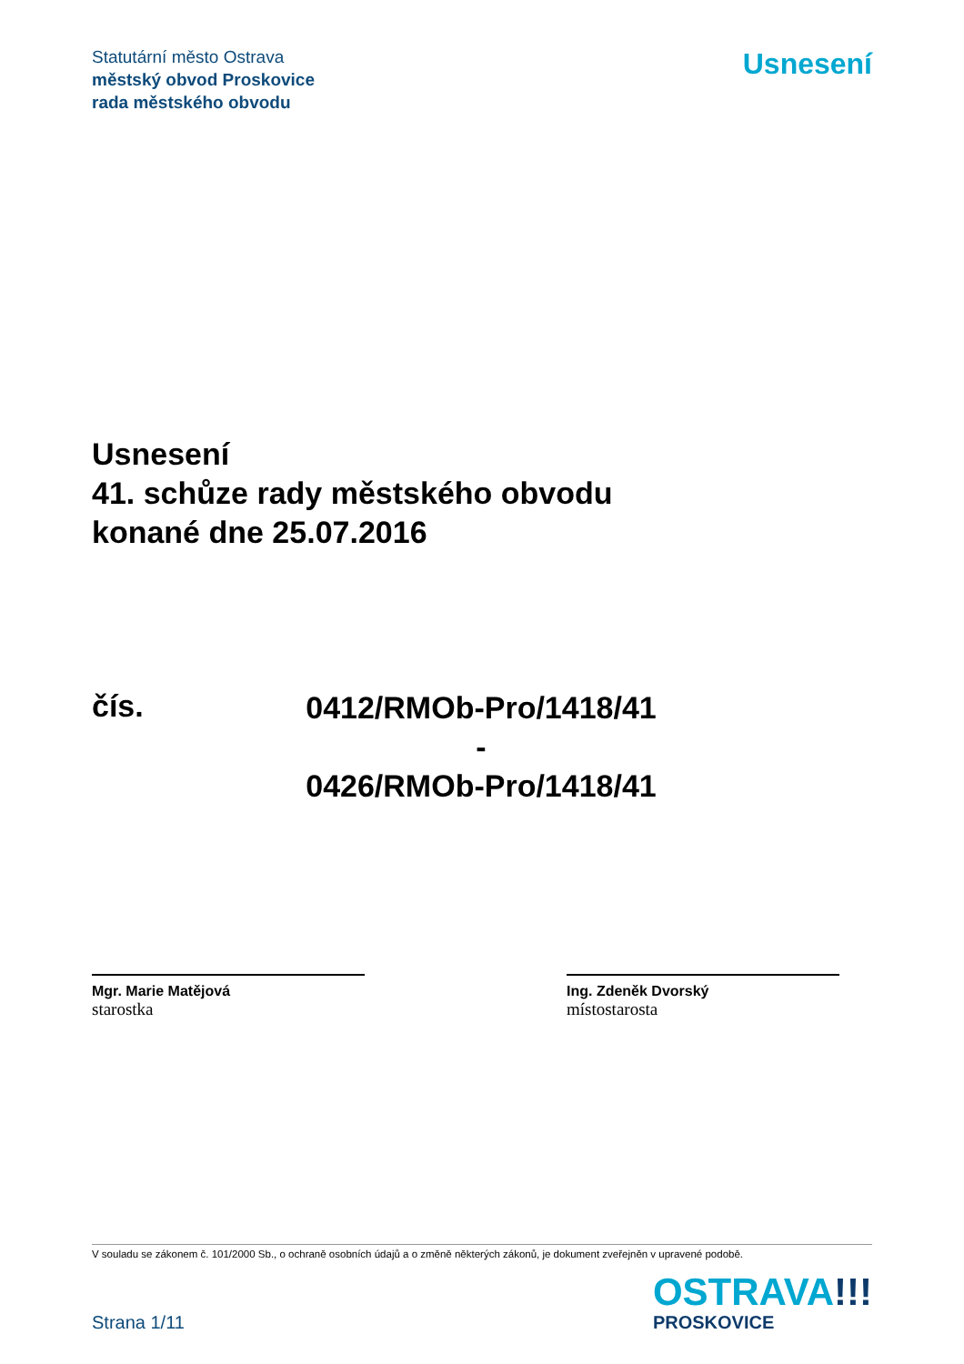Statutární město Ostrava
městský obvod Proskovice
rada městského obvodu
Usnesení
Usnesení
41. schůze rady městského obvodu
konané dne 25.07.2016
čís.
0412/RMOb-Pro/1418/41
-
0426/RMOb-Pro/1418/41
Mgr. Marie Matějová
starostka
Ing. Zdeněk Dvorský
místostarosta
V souladu se zákonem č. 101/2000 Sb., o ochraně osobních údajů a o změně některých zákonů, je dokument zveřejněn v upravené podobě.
Strana 1/11
OSTRAVA!!!
PROSKOVICE